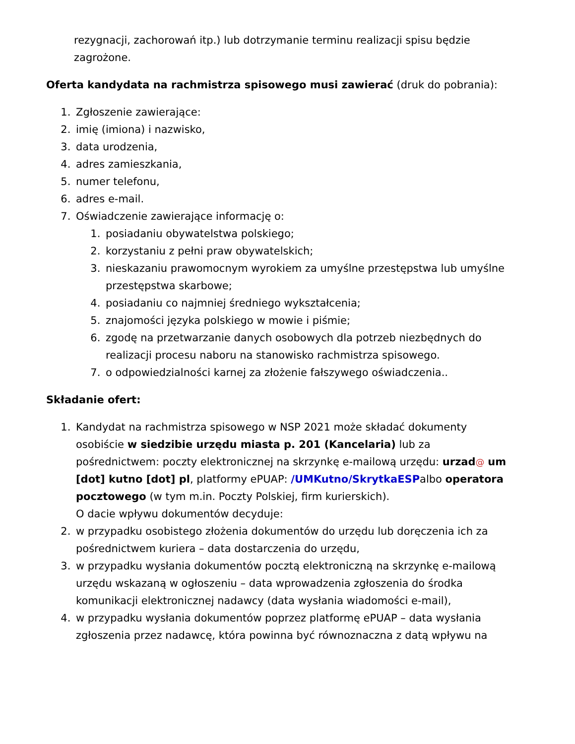rezygnacji, zachorowań itp.) lub dotrzymanie terminu realizacji spisu będzie zagrożone.
Oferta kandydata na rachmistrza spisowego musi zawierać (druk do pobrania):
1. Zgłoszenie zawierające:
2. imię (imiona) i nazwisko,
3. data urodzenia,
4. adres zamieszkania,
5. numer telefonu,
6. adres e-mail.
7. Oświadczenie zawierające informację o:
1. posiadaniu obywatelstwa polskiego;
2. korzystaniu z pełni praw obywatelskich;
3. nieskazaniu prawomocnym wyrokiem za umyślne przestępstwa lub umyślne przestępstwa skarbowe;
4. posiadaniu co najmniej średniego wykształcenia;
5. znajomości języka polskiego w mowie i piśmie;
6. zgodę na przetwarzanie danych osobowych dla potrzeb niezbędnych do realizacji procesu naboru na stanowisko rachmistrza spisowego.
7. o odpowiedzialności karnej za złożenie fałszywego oświadczenia..
Składanie ofert:
1. Kandydat na rachmistrza spisowego w NSP 2021 może składać dokumenty osobiście w siedzibie urzędu miasta p. 201 (Kancelaria) lub za pośrednictwem: poczty elektronicznej na skrzynkę e-mailową urzędu: urzad@ um [dot] kutno [dot] pl, platformy ePUAP: /UMKutno/SkrytkaESPalbo operatora pocztowego (w tym m.in. Poczty Polskiej, firm kurierskich).
O dacie wpływu dokumentów decyduje:
2. w przypadku osobistego złożenia dokumentów do urzędu lub doręczenia ich za pośrednictwem kuriera – data dostarczenia do urzędu,
3. w przypadku wysłania dokumentów pocztą elektroniczną na skrzynkę e-mailową urzędu wskazaną w ogłoszeniu – data wprowadzenia zgłoszenia do środka komunikacji elektronicznej nadawcy (data wysłania wiadomości e-mail),
4. w przypadku wysłania dokumentów poprzez platformę ePUAP – data wysłania zgłoszenia przez nadawcę, która powinna być równoznaczna z datą wpływu na